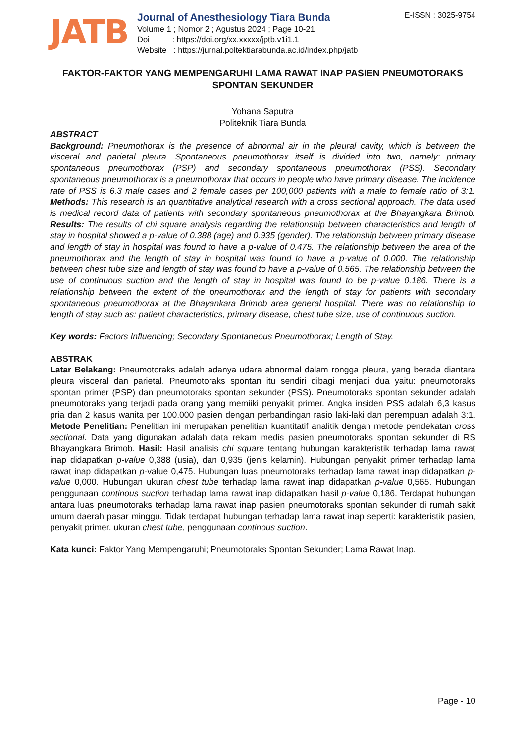JATB
Journal of Anesthesiology Tiara Bunda
Volume 1 ; Nomor 2 ; Agustus 2024 ; Page 10-21
Doi : https://doi.org/xx.xxxxx/jptb.v1i1.1
Website : https://jurnal.poltektiarabunda.ac.id/index.php/jatb
E-ISSN : 3025-9754
FAKTOR-FAKTOR YANG MEMPENGARUHI LAMA RAWAT INAP PASIEN PNEUMOTORAKS SPONTAN SEKUNDER
Yohana Saputra
Politeknik Tiara Bunda
ABSTRACT
Background: Pneumothorax is the presence of abnormal air in the pleural cavity, which is between the visceral and parietal pleura. Spontaneous pneumothorax itself is divided into two, namely: primary spontaneous pneumothorax (PSP) and secondary spontaneous pneumothorax (PSS). Secondary spontaneous pneumothorax is a pneumothorax that occurs in people who have primary disease. The incidence rate of PSS is 6.3 male cases and 2 female cases per 100,000 patients with a male to female ratio of 3:1. Methods: This research is an quantitative analytical research with a cross sectional approach. The data used is medical record data of patients with secondary spontaneous pneumothorax at the Bhayangkara Brimob. Results: The results of chi square analysis regarding the relationship between characteristics and length of stay in hospital showed a p-value of 0.388 (age) and 0.935 (gender). The relationship between primary disease and length of stay in hospital was found to have a p-value of 0.475. The relationship between the area of the pneumothorax and the length of stay in hospital was found to have a p-value of 0.000. The relationship between chest tube size and length of stay was found to have a p-value of 0.565. The relationship between the use of continuous suction and the length of stay in hospital was found to be p-value 0.186. There is a relationship between the extent of the pneumothorax and the length of stay for patients with secondary spontaneous pneumothorax at the Bhayankara Brimob area general hospital. There was no relationship to length of stay such as: patient characteristics, primary disease, chest tube size, use of continuous suction.
Key words: Factors Influencing; Secondary Spontaneous Pneumothorax; Length of Stay.
ABSTRAK
Latar Belakang: Pneumotoraks adalah adanya udara abnormal dalam rongga pleura, yang berada diantara pleura visceral dan parietal. Pneumotoraks spontan itu sendiri dibagi menjadi dua yaitu: pneumotoraks spontan primer (PSP) dan pneumotoraks spontan sekunder (PSS). Pneumotoraks spontan sekunder adalah pneumotoraks yang terjadi pada orang yang memiiki penyakit primer. Angka insiden PSS adalah 6,3 kasus pria dan 2 kasus wanita per 100.000 pasien dengan perbandingan rasio laki-laki dan perempuan adalah 3:1. Metode Penelitian: Penelitian ini merupakan penelitian kuantitatif analitik dengan metode pendekatan cross sectional. Data yang digunakan adalah data rekam medis pasien pneumotoraks spontan sekunder di RS Bhayangkara Brimob. Hasil: Hasil analisis chi square tentang hubungan karakteristik terhadap lama rawat inap didapatkan p-value 0,388 (usia), dan 0,935 (jenis kelamin). Hubungan penyakit primer terhadap lama rawat inap didapatkan p-value 0,475. Hubungan luas pneumotoraks terhadap lama rawat inap didapatkan p-value 0,000. Hubungan ukuran chest tube terhadap lama rawat inap didapatkan p-value 0,565. Hubungan penggunaan continous suction terhadap lama rawat inap didapatkan hasil p-value 0,186. Terdapat hubungan antara luas pneumotoraks terhadap lama rawat inap pasien pneumotoraks spontan sekunder di rumah sakit umum daerah pasar minggu. Tidak terdapat hubungan terhadap lama rawat inap seperti: karakteristik pasien, penyakit primer, ukuran chest tube, penggunaan continous suction.
Kata kunci: Faktor Yang Mempengaruhi; Pneumotoraks Spontan Sekunder; Lama Rawat Inap.
Page - 10